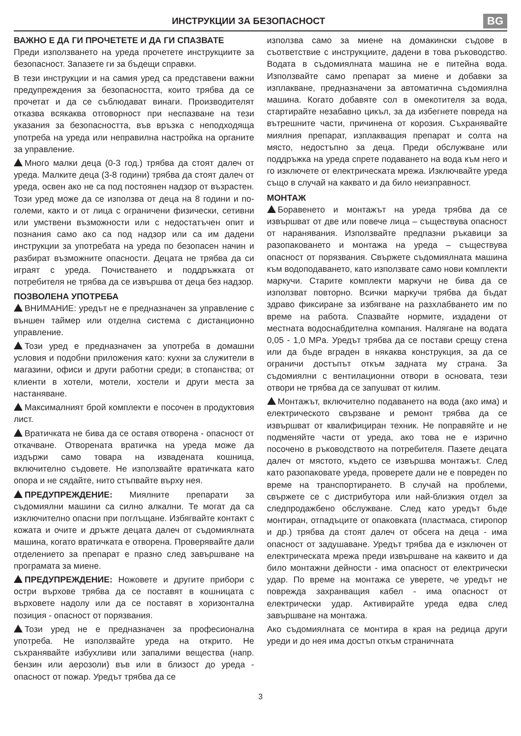ИНСТРУКЦИИ ЗА БЕЗОПАСНОСТ
BG
ВАЖНО Е ДА ГИ ПРОЧЕТЕТЕ И ДА ГИ СПАЗВАТЕ
Преди използването на уреда прочетете инструкциите за безопасност. Запазете ги за бъдещи справки.
В тези инструкции и на самия уред са представени важни предупреждения за безопасността, които трябва да се прочетат и да се съблюдават винаги. Производителят отказва всякаква отговорност при неспазване на тези указания за безопасността, във връзка с неподходяща употреба на уреда или неправилна настройка на органите за управление.
Много малки деца (0-3 год.) трябва да стоят далеч от уреда. Малките деца (3-8 години) трябва да стоят далеч от уреда, освен ако не са под постоянен надзор от възрастен. Този уред може да се използва от деца на 8 години и по-големи, както и от лица с ограничени физически, сетивни или умствени възможности или с недостатъчен опит и познания само ако са под надзор или са им дадени инструкции за употребата на уреда по безопасен начин и разбират възможните опасности. Децата не трябва да си играят с уреда. Почистването и поддръжката от потребителя не трябва да се извършва от деца без надзор.
ПОЗВОЛЕНА УПОТРЕБА
ВНИМАНИЕ: уредът не е предназначен за управление с външен таймер или отделна система с дистанционно управление.
Този уред е предназначен за употреба в домашни условия и подобни приложения като: кухни за служители в магазини, офиси и други работни среди; в стопанства; от клиенти в хотели, мотели, хостели и други места за настаняване.
Максималният брой комплекти е посочен в продуктовия лист.
Вратичката не бива да се оставя отворена - опасност от откачване. Отворената вратичка на уреда може да издържи само товара на извадената кошница, включително съдовете. Не използвайте вратичката като опора и не сядайте, нито стъпвайте върху нея.
ПРЕДУПРЕЖДЕНИЕ: Миялните препарати за съдомиялни машини са силно алкални. Те могат да са изключително опасни при поглъщане. Избягвайте контакт с кожата и очите и дръжте децата далеч от съдомиялната машина, когато вратичката е отворена. Проверявайте дали отделението за препарат е празно след завършване на програмата за миене.
ПРЕДУПРЕЖДЕНИЕ: Ножовете и другите прибори с остри върхове трябва да се поставят в кошницата с върховете надолу или да се поставят в хоризонтална позиция - опасност от порязвания.
Този уред не е предназначен за професионална употреба. Не използвайте уреда на открито. Не съхранявайте избухливи или запалими вещества (напр. бензин или аерозоли) във или в близост до уреда - опасност от пожар. Уредът трябва да се
използва само за миене на домакински съдове в съответствие с инструкциите, дадени в това ръководство. Водата в съдомиялната машина не е питейна вода. Използвайте само препарат за миене и добавки за изплакване, предназначени за автоматична съдомиялна машина. Когато добавяте сол в омекотителя за вода, стартирайте незабавно цикъл, за да избегнете повреда на вътрешните части, причинена от корозия. Съхранявайте миялния препарат, изплакващия препарат и солта на място, недостъпно за деца. Преди обслужване или поддръжка на уреда спрете подаването на вода към него и го изключете от електрическата мрежа. Изключвайте уреда също в случай на каквато и да било неизправност.
МОНТАЖ
Боравенето и монтажът на уреда трябва да се извършват от две или повече лица – съществува опасност от наранявания. Използвайте предпазни ръкавици за разопаковането и монтажа на уреда – съществува опасност от порязвания. Свържете съдомиялната машина към водоподаването, като използвате само нови комплекти маркучи. Старите комплекти маркучи не бива да се използват повторно. Всички маркучи трябва да бъдат здраво фиксиране за избягване на разхлабването им по време на работа. Спазвайте нормите, издадени от местната водоснабдителна компания. Налягане на водата 0,05 - 1,0 MPa. Уредът трябва да се постави срещу стена или да бъде вграден в някаква конструкция, за да се ограничи достъпът откъм задната му страна. За съдомиялни с вентилационни отвори в основата, тези отвори не трябва да се запушват от килим.
Монтажът, включително подаването на вода (ако има) и електрическото свързване и ремонт трябва да се извършват от квалифициран техник. Не поправяйте и не подменяйте части от уреда, ако това не е изрично посочено в ръководството на потребителя. Пазете децата далеч от мястото, където се извършва монтажът. След като разопаковате уреда, проверете дали не е повреден по време на транспортирането. В случай на проблеми, свържете се с дистрибутора или най-близкия отдел за следпродажбено обслужване. След като уредът бъде монтиран, отпадъците от опаковката (пластмаса, стиропор и др.) трябва да стоят далеч от обсега на деца - има опасност от задушаване. Уредът трябва да е изключен от електрическата мрежа преди извършване на каквито и да било монтажни дейности - има опасност от електрически удар. По време на монтажа се уверете, че уредът не поврежда захранващия кабел - има опасност от електрически удар. Активирайте уреда едва след завършване на монтажа.
Ако съдомиялната се монтира в края на редица други уреди и до нея има достъп откъм страничната
3